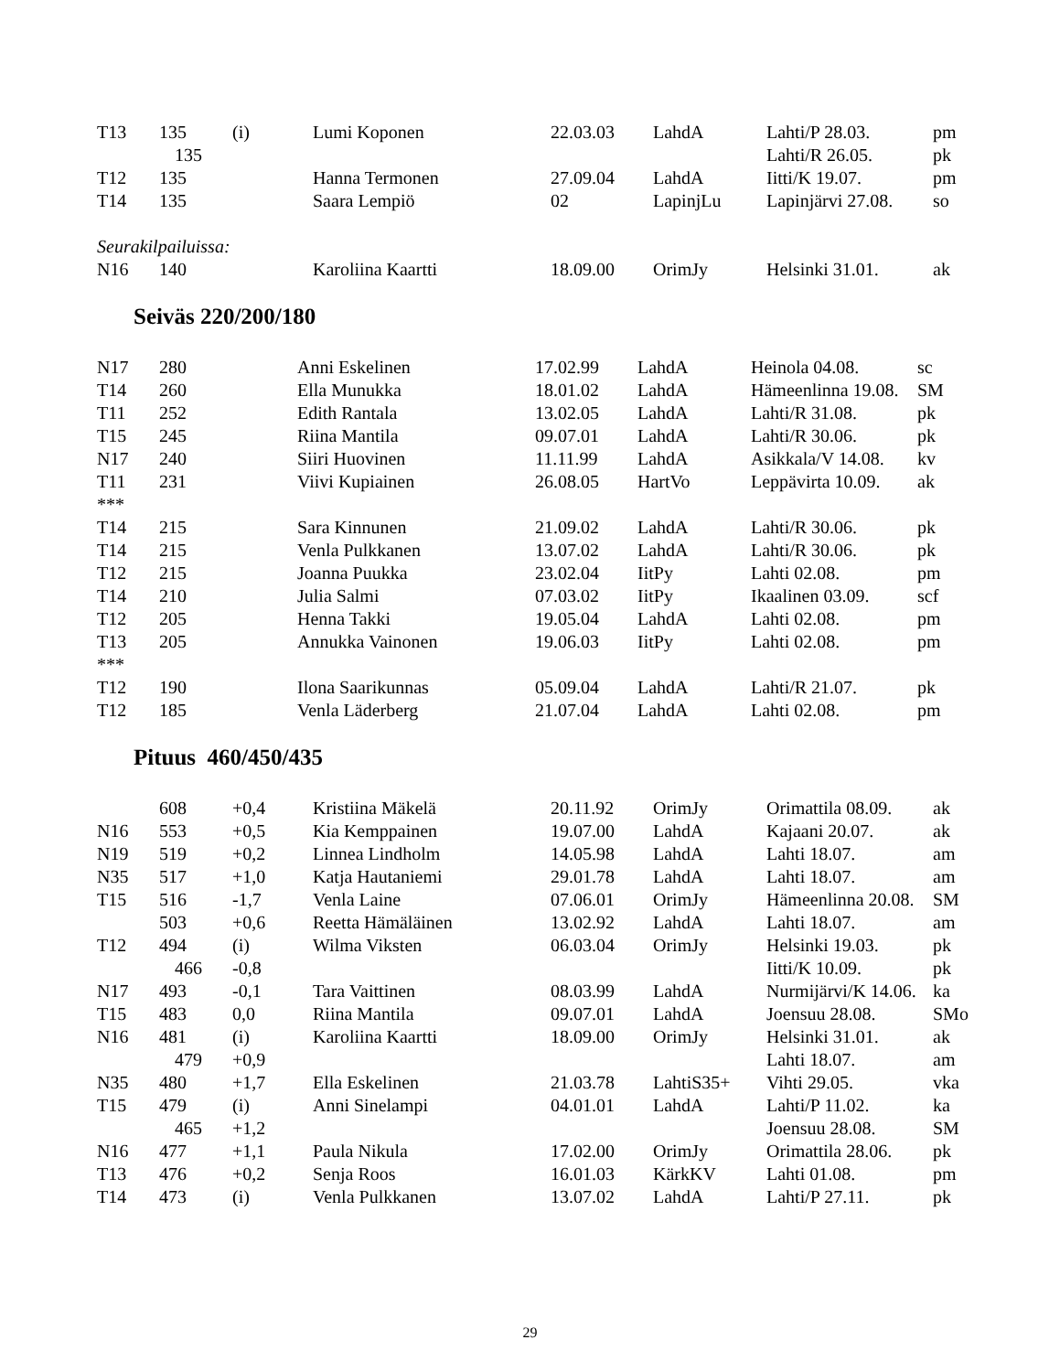| T13 | 135 | (i) | Lumi Koponen | 22.03.03 | LahdA | Lahti/P 28.03. | pm |
| | 135 | | | | | Lahti/R 26.05. | pk |
| T12 | 135 | | Hanna Termonen | 27.09.04 | LahdA | Iitti/K 19.07. | pm |
| T14 | 135 | | Saara Lempiö | 02 | LapinjLu | Lapinjärvi 27.08. | so |
| Seurakilpailuissa: | | | | | | | |
| N16 | 140 | | Karoliina Kaartti | 18.09.00 | OrimJy | Helsinki 31.01. | ak |
Seiväs 220/200/180
| N17 | 280 | | Anni Eskelinen | 17.02.99 | LahdA | Heinola 04.08. | sc |
| T14 | 260 | | Ella Munukka | 18.01.02 | LahdA | Hämeenlinna 19.08. | SM |
| T11 | 252 | | Edith Rantala | 13.02.05 | LahdA | Lahti/R 31.08. | pk |
| T15 | 245 | | Riina Mantila | 09.07.01 | LahdA | Lahti/R 30.06. | pk |
| N17 | 240 | | Siiri Huovinen | 11.11.99 | LahdA | Asikkala/V 14.08. | kv |
| T11 | 231 | | Viivi Kupiainen | 26.08.05 | HartVo | Leppävirta 10.09. | ak |
| *** | | | | | | | |
| T14 | 215 | | Sara Kinnunen | 21.09.02 | LahdA | Lahti/R 30.06. | pk |
| T14 | 215 | | Venla Pulkkanen | 13.07.02 | LahdA | Lahti/R 30.06. | pk |
| T12 | 215 | | Joanna Puukka | 23.02.04 | IitPy | Lahti 02.08. | pm |
| T14 | 210 | | Julia Salmi | 07.03.02 | IitPy | Ikaalinen 03.09. | scf |
| T12 | 205 | | Henna Takki | 19.05.04 | LahdA | Lahti 02.08. | pm |
| T13 | 205 | | Annukka Vainonen | 19.06.03 | IitPy | Lahti 02.08. | pm |
| *** | | | | | | | |
| T12 | 190 | | Ilona Saarikunnas | 05.09.04 | LahdA | Lahti/R 21.07. | pk |
| T12 | 185 | | Venla Läderberg | 21.07.04 | LahdA | Lahti 02.08. | pm |
Pituus 460/450/435
| | 608 | +0,4 | Kristiina Mäkelä | 20.11.92 | OrimJy | Orimattila 08.09. | ak |
| N16 | 553 | +0,5 | Kia Kemppainen | 19.07.00 | LahdA | Kajaani 20.07. | ak |
| N19 | 519 | +0,2 | Linnea Lindholm | 14.05.98 | LahdA | Lahti 18.07. | am |
| N35 | 517 | +1,0 | Katja Hautaniemi | 29.01.78 | LahdA | Lahti 18.07. | am |
| T15 | 516 | -1,7 | Venla Laine | 07.06.01 | OrimJy | Hämeenlinna 20.08. | SM |
| | 503 | +0,6 | Reetta Hämäläinen | 13.02.92 | LahdA | Lahti 18.07. | am |
| T12 | 494 | (i) | Wilma Viksten | 06.03.04 | OrimJy | Helsinki 19.03. | pk |
| | 466 | -0,8 | | | | Iitti/K 10.09. | pk |
| N17 | 493 | -0,1 | Tara Vaittinen | 08.03.99 | LahdA | Nurmijärvi/K 14.06. | ka |
| T15 | 483 | 0,0 | Riina Mantila | 09.07.01 | LahdA | Joensuu 28.08. | SMo |
| N16 | 481 | (i) | Karoliina Kaartti | 18.09.00 | OrimJy | Helsinki 31.01. | ak |
| | 479 | +0,9 | | | | Lahti 18.07. | am |
| N35 | 480 | +1,7 | Ella Eskelinen | 21.03.78 | LahtiS35+ | Vihti 29.05. | vka |
| T15 | 479 | (i) | Anni Sinelampi | 04.01.01 | LahdA | Lahti/P 11.02. | ka |
| | 465 | +1,2 | | | | Joensuu 28.08. | SM |
| N16 | 477 | +1,1 | Paula Nikula | 17.02.00 | OrimJy | Orimattila 28.06. | pk |
| T13 | 476 | +0,2 | Senja Roos | 16.01.03 | KärkKV | Lahti 01.08. | pm |
| T14 | 473 | (i) | Venla Pulkkanen | 13.07.02 | LahdA | Lahti/P 27.11. | pk |
29